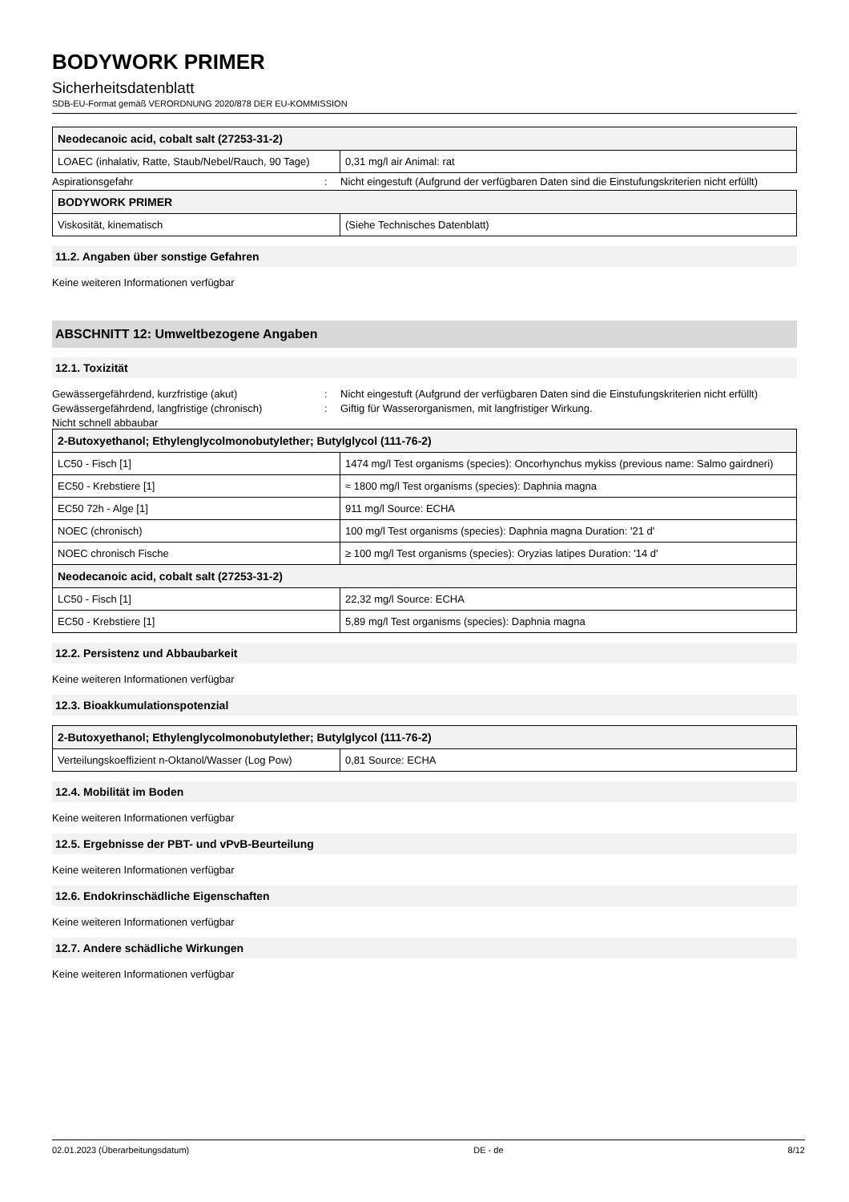BODYWORK PRIMER
Sicherheitsdatenblatt
SDB-EU-Format gemäß VERORDNUNG 2020/878 DER EU-KOMMISSION
| Neodecanoic acid, cobalt salt (27253-31-2) | |
| --- | --- |
| LOAEC (inhalativ, Ratte, Staub/Nebel/Rauch, 90 Tage) | 0,31 mg/l air Animal: rat |
Aspirationsgefahr: Nicht eingestuft (Aufgrund der verfügbaren Daten sind die Einstufungskriterien nicht erfüllt)
| BODYWORK PRIMER | |
| --- | --- |
| Viskosität, kinematisch | (Siehe Technisches Datenblatt) |
11.2. Angaben über sonstige Gefahren
Keine weiteren Informationen verfügbar
ABSCHNITT 12: Umweltbezogene Angaben
12.1. Toxizität
Gewässergefährdend, kurzfristige (akut): Nicht eingestuft (Aufgrund der verfügbaren Daten sind die Einstufungskriterien nicht erfüllt)
Gewässergefährdend, langfristige (chronisch): Giftig für Wasserorganismen, mit langfristiger Wirkung.
Nicht schnell abbaubar
| 2-Butoxyethanol; Ethylenglycolmonobutylether; Butylglycol (111-76-2) | |
| --- | --- |
| LC50 - Fisch [1] | 1474 mg/l Test organisms (species): Oncorhynchus mykiss (previous name: Salmo gairdneri) |
| EC50 - Krebstiere [1] | ≈ 1800 mg/l Test organisms (species): Daphnia magna |
| EC50 72h - Alge [1] | 911 mg/l Source: ECHA |
| NOEC (chronisch) | 100 mg/l Test organisms (species): Daphnia magna Duration: '21 d' |
| NOEC chronisch Fische | ≥ 100 mg/l Test organisms (species): Oryzias latipes Duration: '14 d' |
| Neodecanoic acid, cobalt salt (27253-31-2) | |
| LC50 - Fisch [1] | 22,32 mg/l Source: ECHA |
| EC50 - Krebstiere [1] | 5,89 mg/l Test organisms (species): Daphnia magna |
12.2. Persistenz und Abbaubarkeit
Keine weiteren Informationen verfügbar
12.3. Bioakkumulationspotenzial
| 2-Butoxyethanol; Ethylenglycolmonobutylether; Butylglycol (111-76-2) | |
| --- | --- |
| Verteilungskoeffizient n-Oktanol/Wasser (Log Pow) | 0,81 Source: ECHA |
12.4. Mobilität im Boden
Keine weiteren Informationen verfügbar
12.5. Ergebnisse der PBT- und vPvB-Beurteilung
Keine weiteren Informationen verfügbar
12.6. Endokrinschädliche Eigenschaften
Keine weiteren Informationen verfügbar
12.7. Andere schädliche Wirkungen
Keine weiteren Informationen verfügbar
02.01.2023 (Überarbeitungsdatum) DE - de 8/12